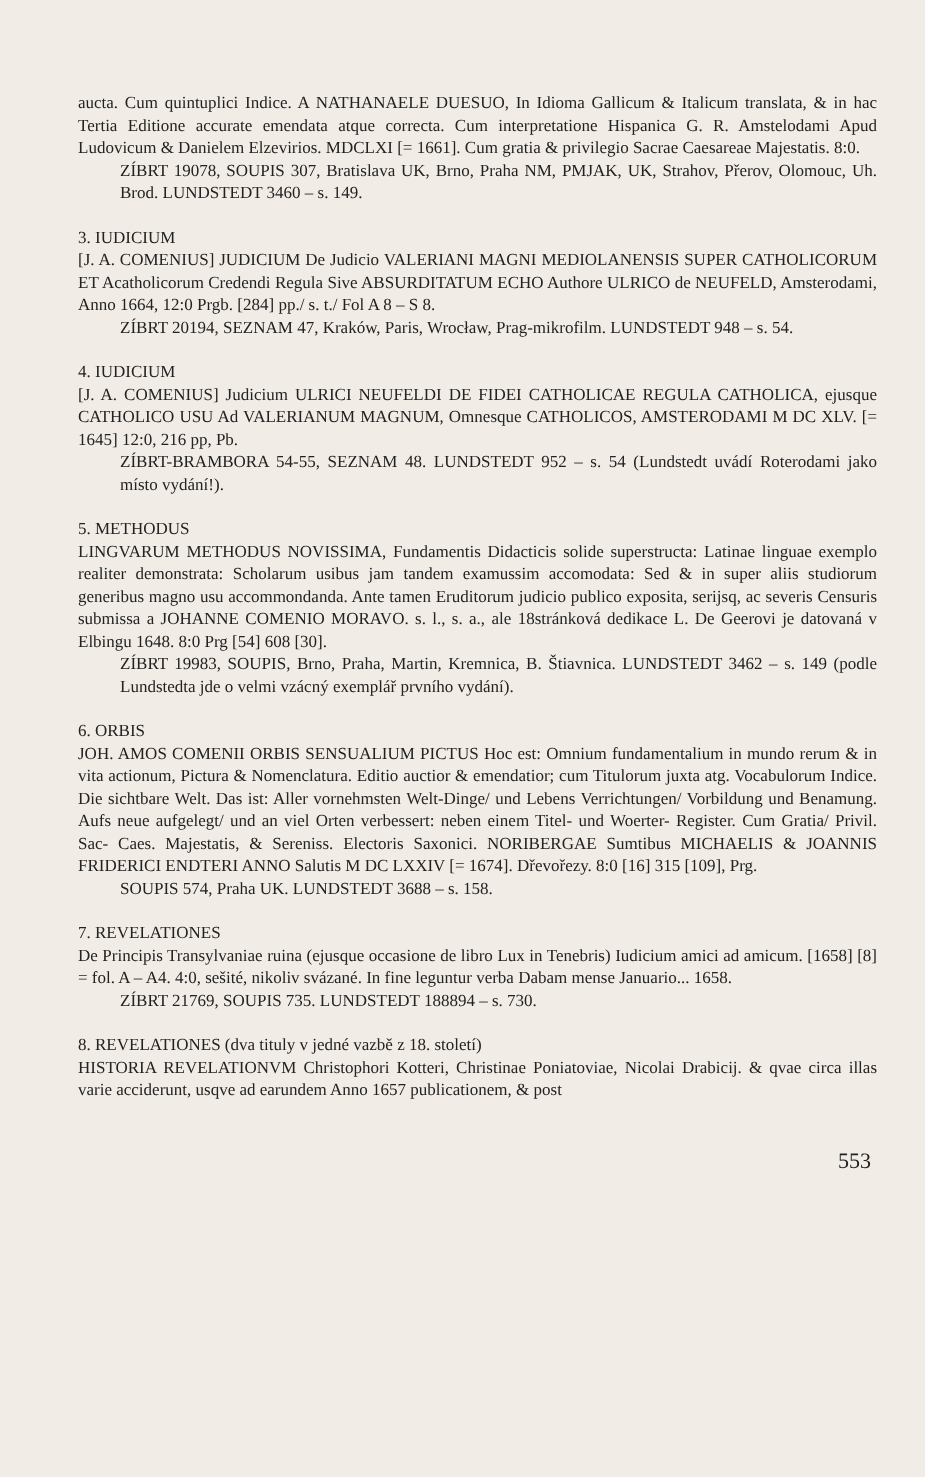aucta. Cum quintuplici Indice. A NATHANAELE DUESUO, In Idioma Gallicum & Italicum translata, & in hac Tertia Editione accurate emendata atque correcta. Cum interpretatione Hispanica G. R. Amstelodami Apud Ludovicum & Danielem Elzevirios. MDCLXI [= 1661]. Cum gratia & privilegio Sacrae Caesareae Majestatis. 8:0.
ZÍBRT 19078, SOUPIS 307, Bratislava UK, Brno, Praha NM, PMJAK, UK, Strahov, Přerov, Olomouc, Uh. Brod. LUNDSTEDT 3460 – s. 149.
3. IUDICIUM
[J. A. COMENIUS] JUDICIUM De Judicio VALERIANI MAGNI MEDIOLANENSIS SUPER CATHOLICORUM ET Acatholicorum Credendi Regula Sive ABSURDITATUM ECHO Authore ULRICO de NEUFELD, Amsterodami, Anno 1664, 12:0 Prgb. [284] pp./ s. t./ Fol A 8 – S 8.
ZÍBRT 20194, SEZNAM 47, Kraków, Paris, Wrocław, Prag-mikrofilm. LUNDSTEDT 948 – s. 54.
4. IUDICIUM
[J. A. COMENIUS] Judicium ULRICI NEUFELDI DE FIDEI CATHOLICAE REGULA CATHOLICA, ejusque CATHOLICO USU Ad VALERIANUM MAGNUM, Omnesque CATHOLICOS, AMSTERODAMI M DC XLV. [= 1645] 12:0, 216 pp, Pb.
ZÍBRT-BRAMBORA 54-55, SEZNAM 48. LUNDSTEDT 952 – s. 54 (Lundstedt uvádí Roterodami jako místo vydání!).
5. METHODUS
LINGVARUM METHODUS NOVISSIMA, Fundamentis Didacticis solide superstructa: Latinae linguae exemplo realiter demonstrata: Scholarum usibus jam tandem examussim accomodata: Sed & in super aliis studiorum generibus magno usu accommondanda. Ante tamen Eruditorum judicio publico exposita, serijsq, ac severis Censuris submissa a JOHANNE COMENIO MORAVO. s. l., s. a., ale 18stránková dedikace L. De Geerovi je datovaná v Elbingu 1648. 8:0 Prg [54] 608 [30].
ZÍBRT 19983, SOUPIS, Brno, Praha, Martin, Kremnica, B. Štiavnica. LUNDSTEDT 3462 – s. 149 (podle Lundstedta jde o velmi vzácný exemplář prvního vydání).
6. ORBIS
JOH. AMOS COMENII ORBIS SENSUALIUM PICTUS Hoc est: Omnium fundamentalium in mundo rerum & in vita actionum, Pictura & Nomenclatura. Editio auctior & emendatior; cum Titulorum juxta atg. Vocabulorum Indice. Die sichtbare Welt. Das ist: Aller vornehmsten Welt-Dinge/ und Lebens Verrichtungen/ Vorbildung und Benamung. Aufs neue aufgelegt/ und an viel Orten verbessert: neben einem Titel- und Woerter- Register. Cum Gratia/ Privil. Sac- Caes. Majestatis, & Sereniss. Electoris Saxonici. NORIBERGAE Sumtibus MICHAELIS & JOANNIS FRIDERICI ENDTERI ANNO Salutis M DC LXXIV [= 1674]. Dřevořezy. 8:0 [16] 315 [109], Prg.
SOUPIS 574, Praha UK. LUNDSTEDT 3688 – s. 158.
7. REVELATIONES
De Principis Transylvaniae ruina (ejusque occasione de libro Lux in Tenebris) Iudicium amici ad amicum. [1658] [8] = fol. A – A4. 4:0, sešité, nikoliv svázané. In fine leguntur verba Dabam mense Januario... 1658.
ZÍBRT 21769, SOUPIS 735. LUNDSTEDT 188894 – s. 730.
8. REVELATIONES (dva tituly v jedné vazbě z 18. století)
HISTORIA REVELATIONVM Christophori Kotteri, Christinae Poniatoviae, Nicolai Drabicij. & qvae circa illas varie acciderunt, usqve ad earundem Anno 1657 publicationem, & post
553